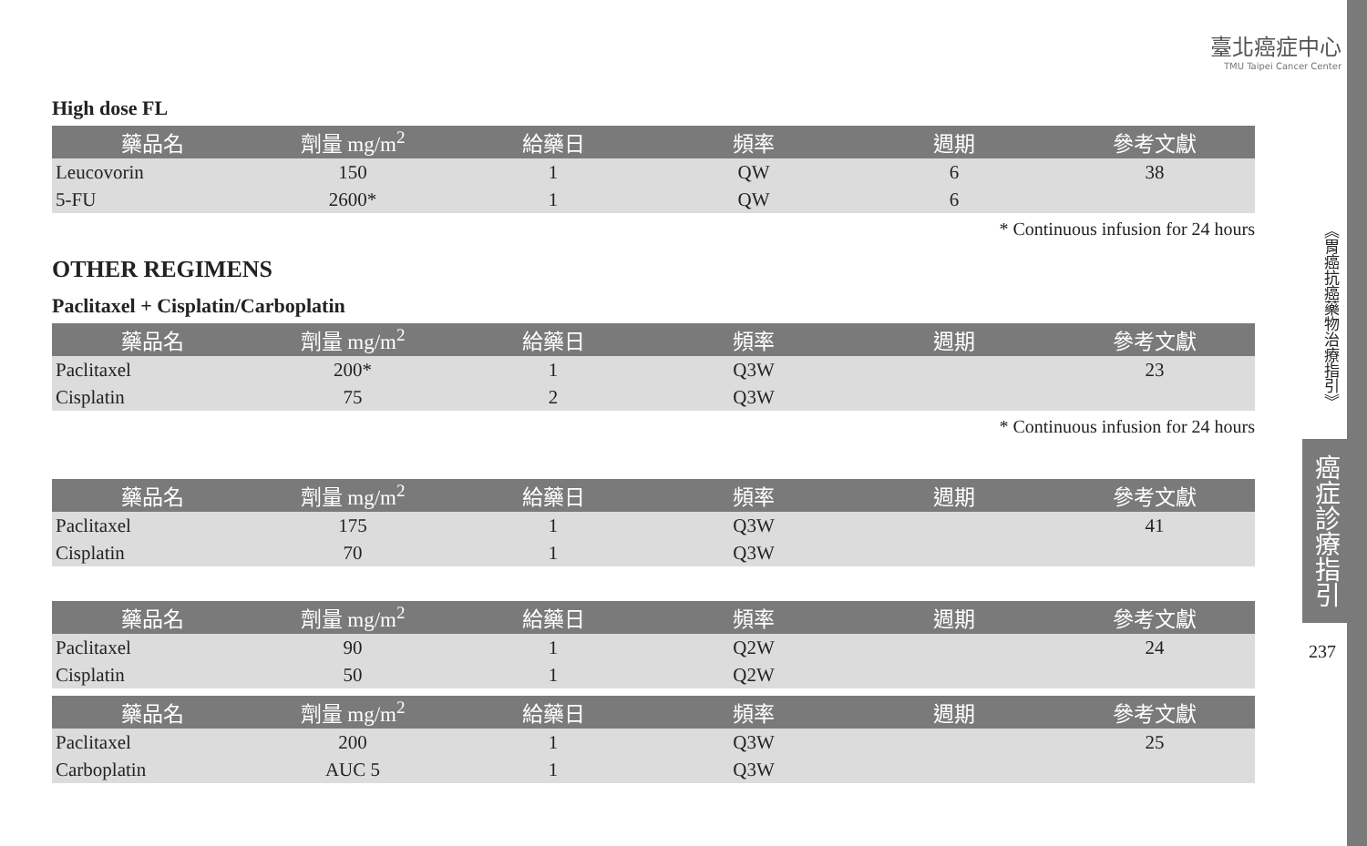臺北癌症中心
TMU Taipei Cancer Center
High dose FL
| 藥品名 | 劑量 mg/m<sup>2</sup> | 給藥日 | 頻率 | 週期 | 參考文獻 |
| --- | --- | --- | --- | --- | --- |
| Leucovorin | 150 | 1 | QW | 6 | 38 |
| 5-FU | 2600* | 1 | QW | 6 | |
* Continuous infusion for 24 hours
OTHER REGIMENS
Paclitaxel + Cisplatin/Carboplatin
| 藥品名 | 劑量 mg/m<sup>2</sup> | 給藥日 | 頻率 | 週期 | 參考文獻 |
| --- | --- | --- | --- | --- | --- |
| Paclitaxel | 200* | 1 | Q3W | | 23 |
| Cisplatin | 75 | 2 | Q3W | | |
* Continuous infusion for 24 hours
| 藥品名 | 劑量 mg/m<sup>2</sup> | 給藥日 | 頻率 | 週期 | 參考文獻 |
| --- | --- | --- | --- | --- | --- |
| Paclitaxel | 175 | 1 | Q3W | | 41 |
| Cisplatin | 70 | 1 | Q3W | | |
| 藥品名 | 劑量 mg/m<sup>2</sup> | 給藥日 | 頻率 | 週期 | 參考文獻 |
| --- | --- | --- | --- | --- | --- |
| Paclitaxel | 90 | 1 | Q2W | | 24 |
| Cisplatin | 50 | 1 | Q2W | | |
| 藥品名 | 劑量 mg/m<sup>2</sup> | 給藥日 | 頻率 | 週期 | 參考文獻 |
| --- | --- | --- | --- | --- | --- |
| Paclitaxel | 200 | 1 | Q3W | | 25 |
| Carboplatin | AUC 5 | 1 | Q3W | | |
《胃癌抗癌藥物治療指引》
癌症診療指引
237